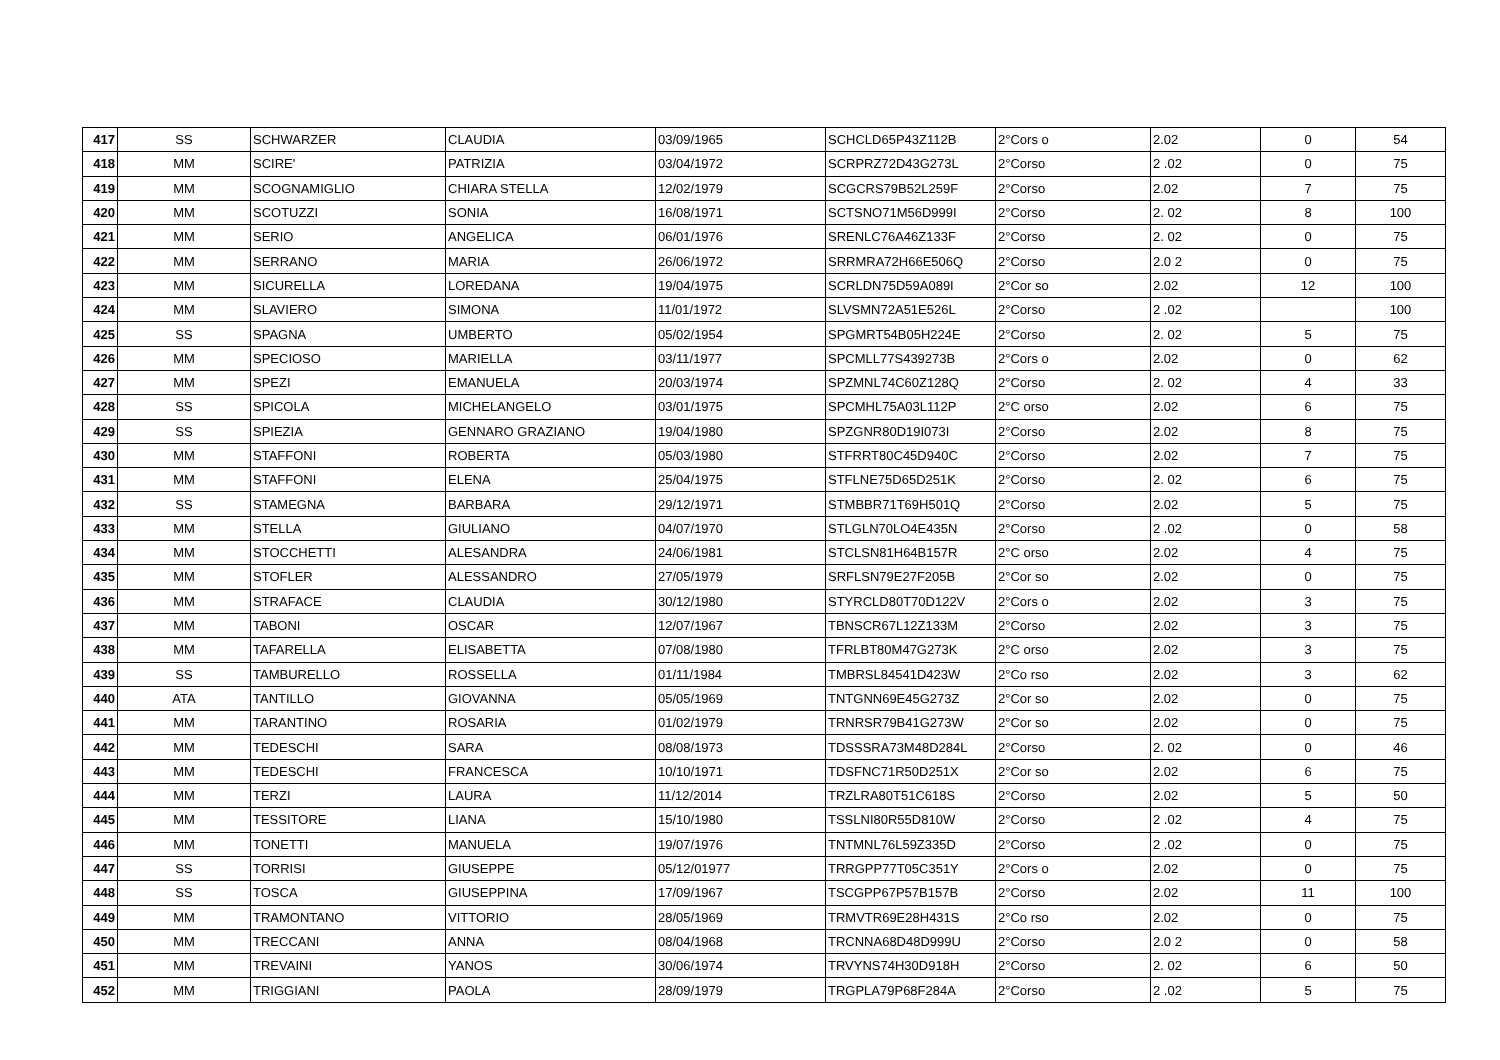| 417 | SS | SCHWARZER | CLAUDIA | 03/09/1965 | SCHCLD65P43Z112B | 2°Cors o | 2.02 | 0 | 54 |
| 418 | MM | SCIRE' | PATRIZIA | 03/04/1972 | SCRPRZ72D43G273L | 2°Corso | 2 .02 | 0 | 75 |
| 419 | MM | SCOGNAMIGLIO | CHIARA STELLA | 12/02/1979 | SCGCRS79B52L259F | 2°Corso | 2.02 | 7 | 75 |
| 420 | MM | SCOTUZZI | SONIA | 16/08/1971 | SCTSNO71M56D999I | 2°Corso | 2. 02 | 8 | 100 |
| 421 | MM | SERIO | ANGELICA | 06/01/1976 | SRENLC76A46Z133F | 2°Corso | 2. 02 | 0 | 75 |
| 422 | MM | SERRANO | MARIA | 26/06/1972 | SRRMRA72H66E506Q | 2°Corso | 2.0 2 | 0 | 75 |
| 423 | MM | SICURELLA | LOREDANA | 19/04/1975 | SCRLDN75D59A089I | 2°Cor so | 2.02 | 12 | 100 |
| 424 | MM | SLAVIERO | SIMONA | 11/01/1972 | SLVSMN72A51E526L | 2°Corso | 2 .02 | | 100 |
| 425 | SS | SPAGNA | UMBERTO | 05/02/1954 | SPGMRT54B05H224E | 2°Corso | 2. 02 | 5 | 75 |
| 426 | MM | SPECIOSO | MARIELLA | 03/11/1977 | SPCMLL77S439273B | 2°Cors o | 2.02 | 0 | 62 |
| 427 | MM | SPEZI | EMANUELA | 20/03/1974 | SPZMNL74C60Z128Q | 2°Corso | 2. 02 | 4 | 33 |
| 428 | SS | SPICOLA | MICHELANGELO | 03/01/1975 | SPCMHL75A03L112P | 2°C orso | 2.02 | 6 | 75 |
| 429 | SS | SPIEZIA | GENNARO GRAZIANO | 19/04/1980 | SPZGNR80D19I073I | 2°Corso | 2.02 | 8 | 75 |
| 430 | MM | STAFFONI | ROBERTA | 05/03/1980 | STFRRT80C45D940C | 2°Corso | 2.02 | 7 | 75 |
| 431 | MM | STAFFONI | ELENA | 25/04/1975 | STFLNE75D65D251K | 2°Corso | 2. 02 | 6 | 75 |
| 432 | SS | STAMEGNA | BARBARA | 29/12/1971 | STMBBR71T69H501Q | 2°Corso | 2.02 | 5 | 75 |
| 433 | MM | STELLA | GIULIANO | 04/07/1970 | STLGLN70LO4E435N | 2°Corso | 2 .02 | 0 | 58 |
| 434 | MM | STOCCHETTI | ALESANDRA | 24/06/1981 | STCLSN81H64B157R | 2°C orso | 2.02 | 4 | 75 |
| 435 | MM | STOFLER | ALESSANDRO | 27/05/1979 | SRFLSN79E27F205B | 2°Cor so | 2.02 | 0 | 75 |
| 436 | MM | STRAFACE | CLAUDIA | 30/12/1980 | STYRCLD80T70D122V | 2°Cors o | 2.02 | 3 | 75 |
| 437 | MM | TABONI | OSCAR | 12/07/1967 | TBNSCR67L12Z133M | 2°Corso | 2.02 | 3 | 75 |
| 438 | MM | TAFARELLA | ELISABETTA | 07/08/1980 | TFRLBT80M47G273K | 2°C orso | 2.02 | 3 | 75 |
| 439 | SS | TAMBURELLO | ROSSELLA | 01/11/1984 | TMBRSL84541D423W | 2°Co rso | 2.02 | 3 | 62 |
| 440 | ATA | TANTILLO | GIOVANNA | 05/05/1969 | TNTGNN69E45G273Z | 2°Cor so | 2.02 | 0 | 75 |
| 441 | MM | TARANTINO | ROSARIA | 01/02/1979 | TRNRSR79B41G273W | 2°Cor so | 2.02 | 0 | 75 |
| 442 | MM | TEDESCHI | SARA | 08/08/1973 | TDSSSRA73M48D284L | 2°Corso | 2. 02 | 0 | 46 |
| 443 | MM | TEDESCHI | FRANCESCA | 10/10/1971 | TDSFNC71R50D251X | 2°Cor so | 2.02 | 6 | 75 |
| 444 | MM | TERZI | LAURA | 11/12/2014 | TRZLRA80T51C618S | 2°Corso | 2.02 | 5 | 50 |
| 445 | MM | TESSITORE | LIANA | 15/10/1980 | TSSLNI80R55D810W | 2°Corso | 2 .02 | 4 | 75 |
| 446 | MM | TONETTI | MANUELA | 19/07/1976 | TNTMNL76L59Z335D | 2°Corso | 2 .02 | 0 | 75 |
| 447 | SS | TORRISI | GIUSEPPE | 05/12/01977 | TRRGPP77T05C351Y | 2°Cors o | 2.02 | 0 | 75 |
| 448 | SS | TOSCA | GIUSEPPINA | 17/09/1967 | TSCGPP67P57B157B | 2°Corso | 2.02 | 11 | 100 |
| 449 | MM | TRAMONTANO | VITTORIO | 28/05/1969 | TRMVTR69E28H431S | 2°Co rso | 2.02 | 0 | 75 |
| 450 | MM | TRECCANI | ANNA | 08/04/1968 | TRCNNA68D48D999U | 2°Corso | 2.0 2 | 0 | 58 |
| 451 | MM | TREVAINI | YANOS | 30/06/1974 | TRVYNS74H30D918H | 2°Corso | 2. 02 | 6 | 50 |
| 452 | MM | TRIGGIANI | PAOLA | 28/09/1979 | TRGPLA79P68F284A | 2°Corso | 2 .02 | 5 | 75 |